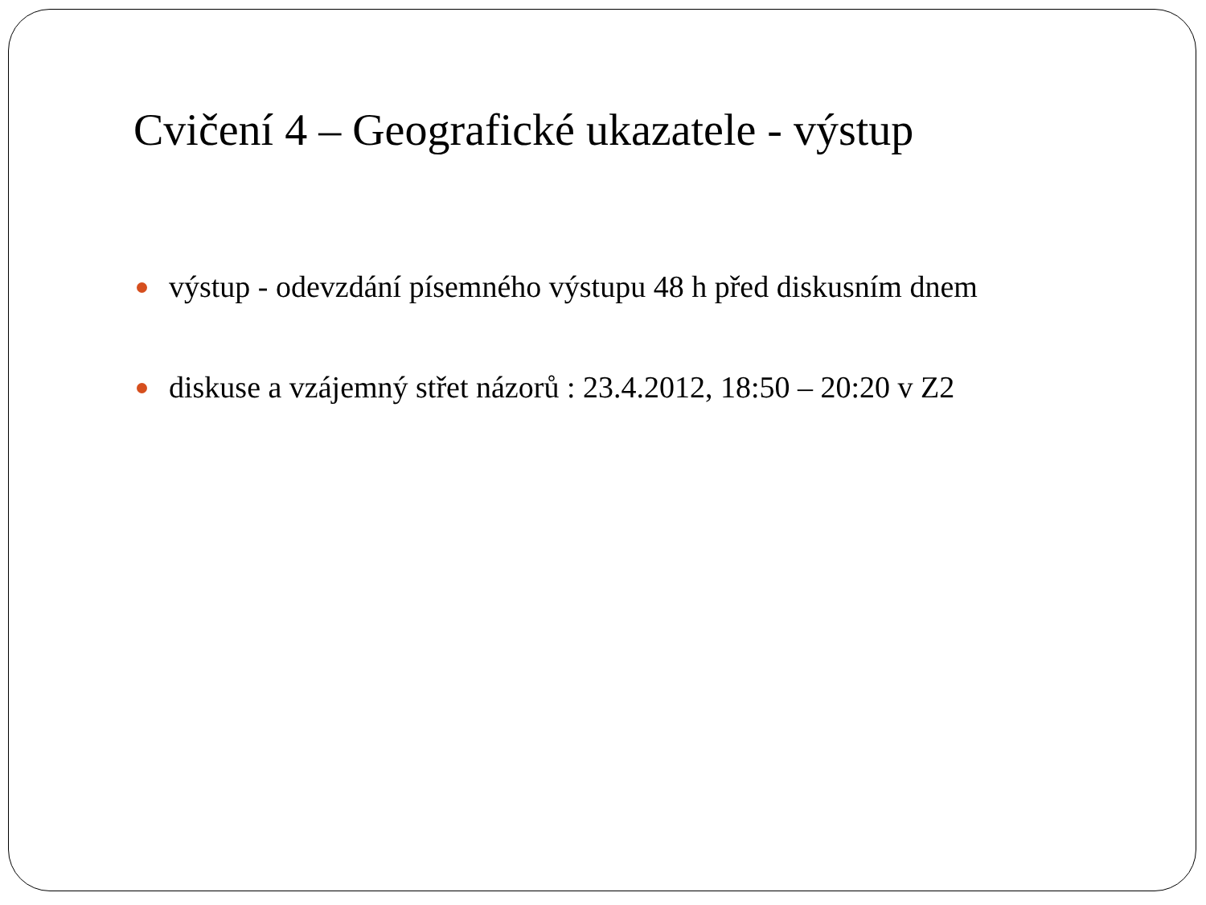Cvičení 4 – Geografické ukazatele - výstup
výstup - odevzdání písemného výstupu 48 h před diskusním dnem
diskuse a vzájemný střet názorů : 23.4.2012, 18:50 – 20:20 v Z2